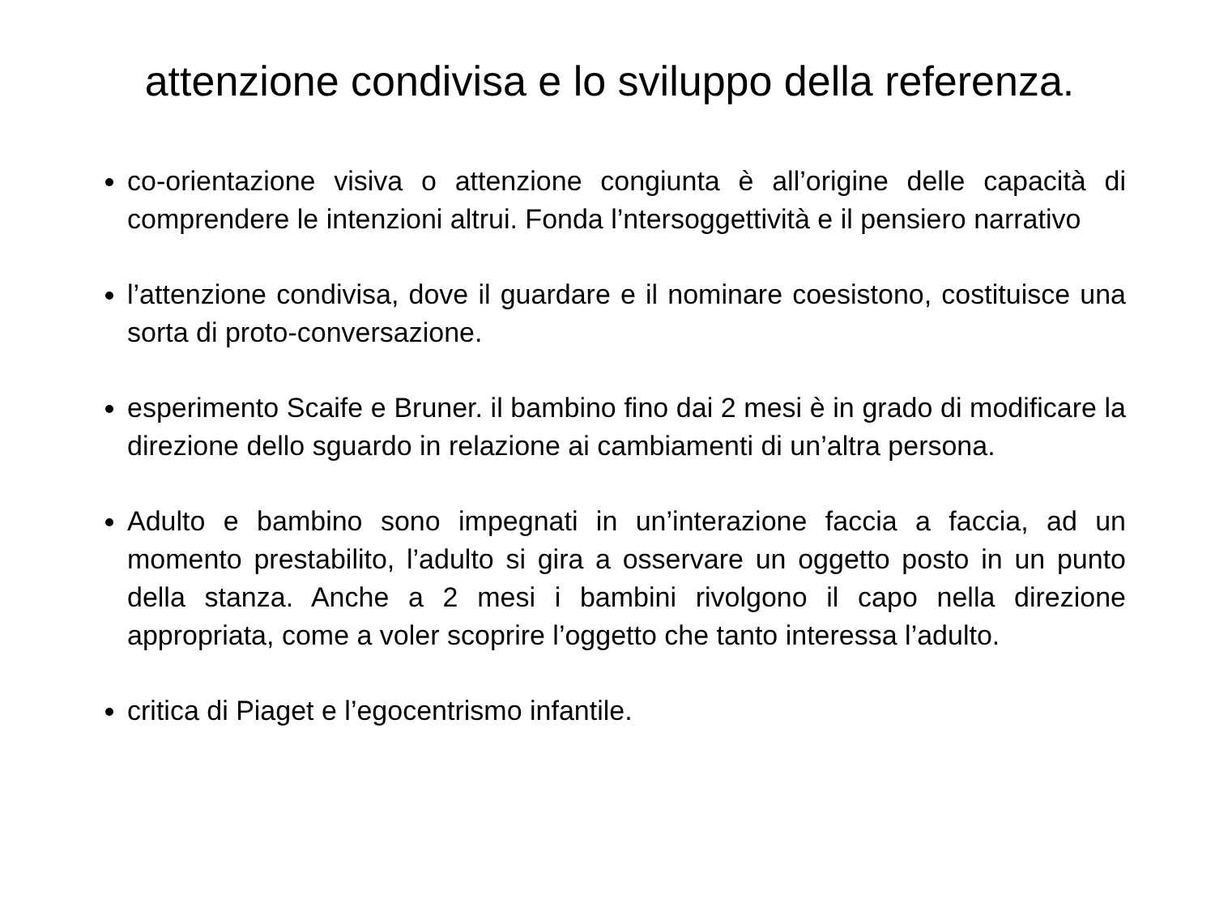attenzione condivisa e lo sviluppo della referenza.
co-orientazione visiva o attenzione congiunta è all’origine delle capacità di comprendere le intenzioni altrui. Fonda l’ntersoggettività e il pensiero narrativo
l’attenzione condivisa, dove il guardare e il nominare coesistono, costituisce una sorta di proto-conversazione.
esperimento Scaife e Bruner. il bambino fino dai 2 mesi è in grado di modificare la direzione dello sguardo in relazione ai cambiamenti di un’altra persona.
Adulto e bambino sono impegnati in un’interazione faccia a faccia, ad un momento prestabilito, l’adulto si gira a osservare un oggetto posto in un punto della stanza. Anche a 2 mesi i bambini rivolgono il capo nella direzione appropriata, come a voler scoprire l’oggetto che tanto interessa l’adulto.
critica di Piaget e l’egocentrismo infantile.